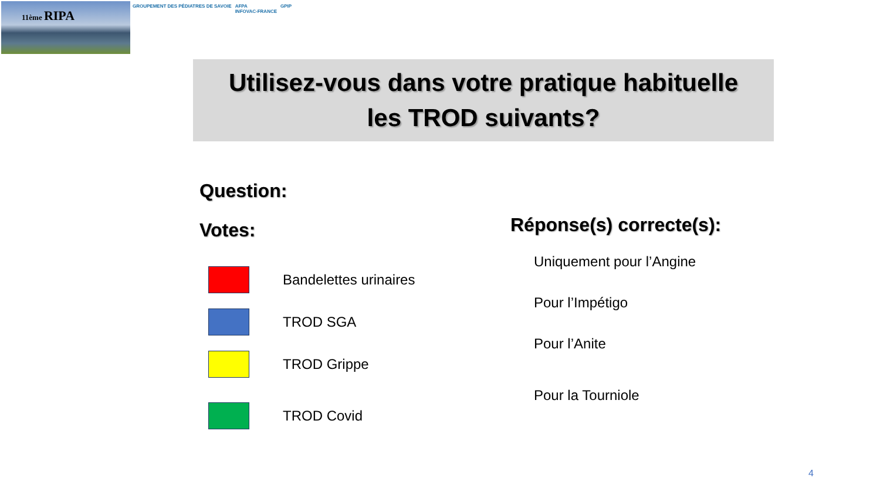11ème RIPA
GROUPEMENT DES PÉDIATRES DE SAVOIE
AFPA
INFOVAC-FRANCE
GPIP
Utilisez-vous dans votre pratique habituelle
les TROD suivants?
Question:
Votes:
Bandelettes urinaires
TROD SGA
TROD Grippe
TROD Covid
Réponse(s) correcte(s):
Uniquement pour l’Angine
Pour l’Impétigo
Pour l’Anite
Pour la Tourniole
4